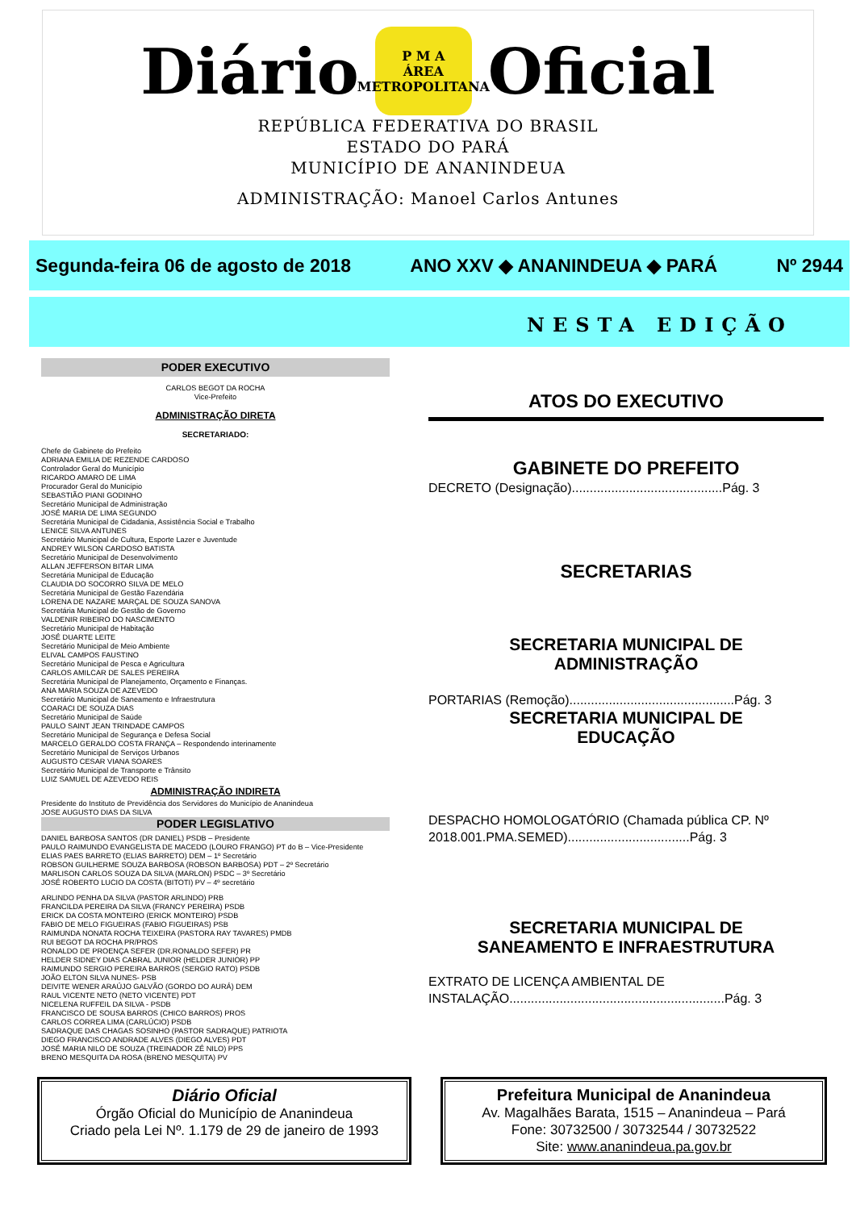Diário
P M A
ÁREA METROPOLITANA
Oficial
REPÚBLICA FEDERATIVA DO BRASIL
ESTADO DO PARÁ
MUNICÍPIO DE ANANINDEUA
ADMINISTRAÇÃO: Manoel Carlos Antunes
Segunda-feira 06 de agosto de 2018 ANO XXV ◆ ANANINDEUA ◆ PARÁ Nº 2944
NESTA EDIÇÃO
PODER EXECUTIVO
CARLOS BEGOT DA ROCHA
Vice-Prefeito
ADMINISTRAÇÃO DIRETA
SECRETARIADO:
Chefe de Gabinete do Prefeito
ADRIANA EMILIA DE REZENDE CARDOSO
Controlador Geral do Município
RICARDO AMARO DE LIMA
Procurador Geral do Município
SEBASTIÃO PIANI GODINHO
Secretário Municipal de Administração
JOSÉ MARIA DE LIMA SEGUNDO
Secretária Municipal de Cidadania, Assistência Social e Trabalho
LENICE SILVA ANTUNES
Secretário Municipal de Cultura, Esporte Lazer e Juventude
ANDREY WILSON CARDOSO BATISTA
Secretário Municipal de Desenvolvimento
ALLAN JEFFERSON BITAR LIMA
Secretária Municipal de Educação
CLAUDIA DO SOCORRO SILVA DE MELO
Secretária Municipal de Gestão Fazendária
LORENA DE NAZARE MARÇAL DE SOUZA SANOVA
Secretária Municipal de Gestão de Governo
VALDENIR RIBEIRO DO NASCIMENTO
Secretário Municipal de Habitação
JOSÉ DUARTE LEITE
Secretário Municipal de Meio Ambiente
ELIVAL CAMPOS FAUSTINO
Secretário Municipal de Pesca e Agricultura
CARLOS AMILCAR DE SALES PEREIRA
Secretária Municipal de Planejamento, Orçamento e Finanças.
ANA MARIA SOUZA DE AZEVEDO
Secretário Municipal de Saneamento e Infraestrutura
COARACI DE SOUZA DIAS
Secretário Municipal de Saúde
PAULO SAINT JEAN TRINDADE CAMPOS
Secretário Municipal de Segurança e Defesa Social
MARCELO GERALDO COSTA FRANÇA – Respondendo interinamente
Secretário Municipal de Serviços Urbanos
AUGUSTO CESAR VIANA SOARES
Secretário Municipal de Transporte e Trânsito
LUIZ SAMUEL DE AZEVEDO REIS
ADMINISTRAÇÃO INDIRETA
Presidente do Instituto de Previdência dos Servidores do Município de Ananindeua
JOSE AUGUSTO DIAS DA SILVA
PODER LEGISLATIVO
DANIEL BARBOSA SANTOS (DR DANIEL) PSDB – Presidente
PAULO RAIMUNDO EVANGELISTA DE MACEDO (LOURO FRANGO) PT do B – Vice-Presidente
ELIAS PAES BARRETO (ELIAS BARRETO) DEM – 1º Secretário
ROBSON GUILHERME SOUZA BARBOSA (ROBSON BARBOSA) PDT – 2º Secretário
MARLISON CARLOS SOUZA DA SILVA (MARLON) PSDC – 3º Secretário
JOSÉ ROBERTO LUCIO DA COSTA (BITOTI) PV – 4º secretário
ARLINDO PENHA DA SILVA (PASTOR ARLINDO) PRB
FRANCILDA PEREIRA DA SILVA (FRANCY PEREIRA) PSDB
ERICK DA COSTA MONTEIRO (ERICK MONTEIRO) PSDB
FABIO DE MELO FIGUEIRAS (FABIO FIGUEIRAS) PSB
RAIMUNDA NONATA ROCHA TEIXEIRA (PASTORA RAY TAVARES) PMDB
RUI BEGOT DA ROCHA PR/PROS
RONALDO DE PROENÇA SEFER (DR.RONALDO SEFER) PR
HELDER SIDNEY DIAS CABRAL JUNIOR (HELDER JUNIOR) PP
RAIMUNDO SERGIO PEREIRA BARROS (SERGIO RATO) PSDB
JOÃO ELTON SILVA NUNES- PSB
DEIVITE WENER ARAÚJO GALVÃO (GORDO DO AURÁ) DEM
RAUL VICENTE NETO (NETO VICENTE) PDT
NICELENA RUFFEIL DA SILVA - PSDB
FRANCISCO DE SOUSA BARROS (CHICO BARROS) PROS
CARLOS CORREA LIMA (CARLÚCIO) PSDB
SADRAQUE DAS CHAGAS SOSINHO (PASTOR SADRAQUE) PATRIOTA
DIEGO FRANCISCO ANDRADE ALVES (DIEGO ALVES) PDT
JOSÉ MARIA NILO DE SOUZA (TREINADOR ZÉ NILO) PPS
BRENO MESQUITA DA ROSA (BRENO MESQUITA) PV
ATOS DO EXECUTIVO
GABINETE DO PREFEITO
DECRETO (Designação)..........................................Pág. 3
SECRETARIAS
SECRETARIA MUNICIPAL DE
ADMINISTRAÇÃO
PORTARIAS (Remoção)..............................................Pág. 3
SECRETARIA MUNICIPAL DE
EDUCAÇÃO
DESPACHO HOMOLOGATÓRIO (Chamada pública CP. Nº 2018.001.PMA.SEMED)..................................Pág. 3
SECRETARIA MUNICIPAL DE
SANEAMENTO E INFRAESTRUTURA
EXTRATO DE LICENÇA AMBIENTAL DE INSTALAÇÃO............................................................Pág. 3
Diário Oficial
Órgão Oficial do Município de Ananindeua
Criado pela Lei Nº. 1.179 de 29 de janeiro de 1993
Prefeitura Municipal de Ananindeua
Av. Magalhães Barata, 1515 – Ananindeua – Pará
Fone: 30732500 / 30732544 / 30732522
Site: www.ananindeua.pa.gov.br